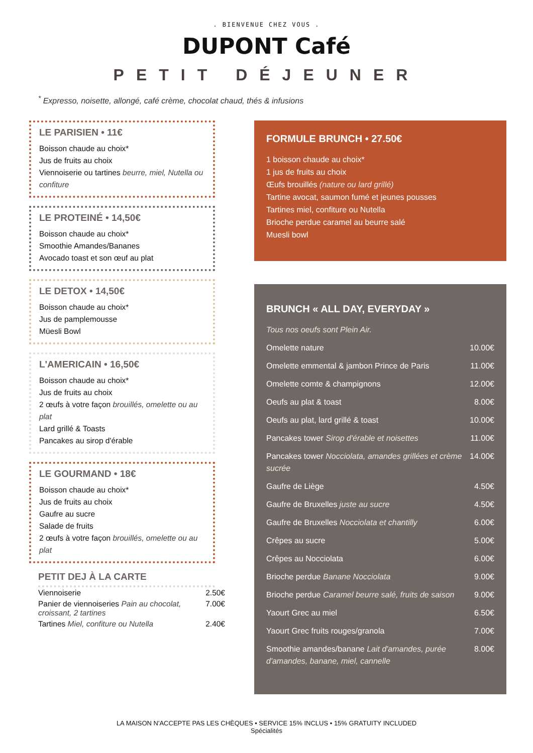. BIENVENUE CHEZ VOUS .
DUPONT Café
PETIT DÉJEUNER
<sup>*</sup> Expresso, noisette, allongé, café crème, chocolat chaud, thés & infusions
LE PARISIEN • 11€
Boisson chaude au choix*
Jus de fruits au choix
Viennoiserie ou tartines beurre, miel, Nutella ou confiture
LE PROTEINÉ • 14,50€
Boisson chaude au choix*
Smoothie Amandes/Bananes
Avocado toast et son œuf au plat
LE DETOX • 14,50€
Boisson chaude au choix*
Jus de pamplemousse
Müesli Bowl
L'AMERICAIN • 16,50€
Boisson chaude au choix*
Jus de fruits au choix
2 œufs à votre façon brouillés, omelette ou au plat
Lard grillé & Toasts
Pancakes au sirop d'érable
LE GOURMAND • 18€
Boisson chaude au choix*
Jus de fruits au choix
Gaufre au sucre
Salade de fruits
2 œufs à votre façon brouillés, omelette ou au plat
PETIT DEJ À LA CARTE
| Viennoiserie | 2.50€ |
| Panier de viennoiseries Pain au chocolat, croissant, 2 tartines | 7.00€ |
| Tartines Miel, confiture ou Nutella | 2.40€ |
FORMULE BRUNCH • 27.50€
1 boisson chaude au choix*
1 jus de fruits au choix
Œufs brouillés (nature ou lard grillé)
Tartine avocat, saumon fumé et jeunes pousses
Tartines miel, confiture ou Nutella
Brioche perdue caramel au beurre salé
Muesli bowl
BRUNCH « ALL DAY, EVERYDAY »
| Tous nos oeufs sont Plein Air. | |
| Omelette nature | 10.00€ |
| Omelette emmental & jambon Prince de Paris | 11.00€ |
| Omelette comte & champignons | 12.00€ |
| Oeufs au plat & toast | 8.00€ |
| Oeufs au plat, lard grillé & toast | 10.00€ |
| Pancakes tower Sirop d'érable et noisettes | 11.00€ |
| Pancakes tower Nocciolata, amandes grillées et crème sucrée | 14.00€ |
| Gaufre de Liège | 4.50€ |
| Gaufre de Bruxelles juste au sucre | 4.50€ |
| Gaufre de Bruxelles Nocciolata et chantilly | 6.00€ |
| Crêpes au sucre | 5.00€ |
| Crêpes au Nocciolata | 6.00€ |
| Brioche perdue Banane Nocciolata | 9.00€ |
| Brioche perdue Caramel beurre salé, fruits de saison | 9.00€ |
| Yaourt Grec au miel | 6.50€ |
| Yaourt Grec fruits rouges/granola | 7.00€ |
| Smoothie amandes/banane Lait d'amandes, purée d'amandes, banane, miel, cannelle | 8.00€ |
LA MAISON N'ACCEPTE PAS LES CHÈQUES • SERVICE 15% INCLUS • 15% GRATUITY INCLUDED
Spécialités